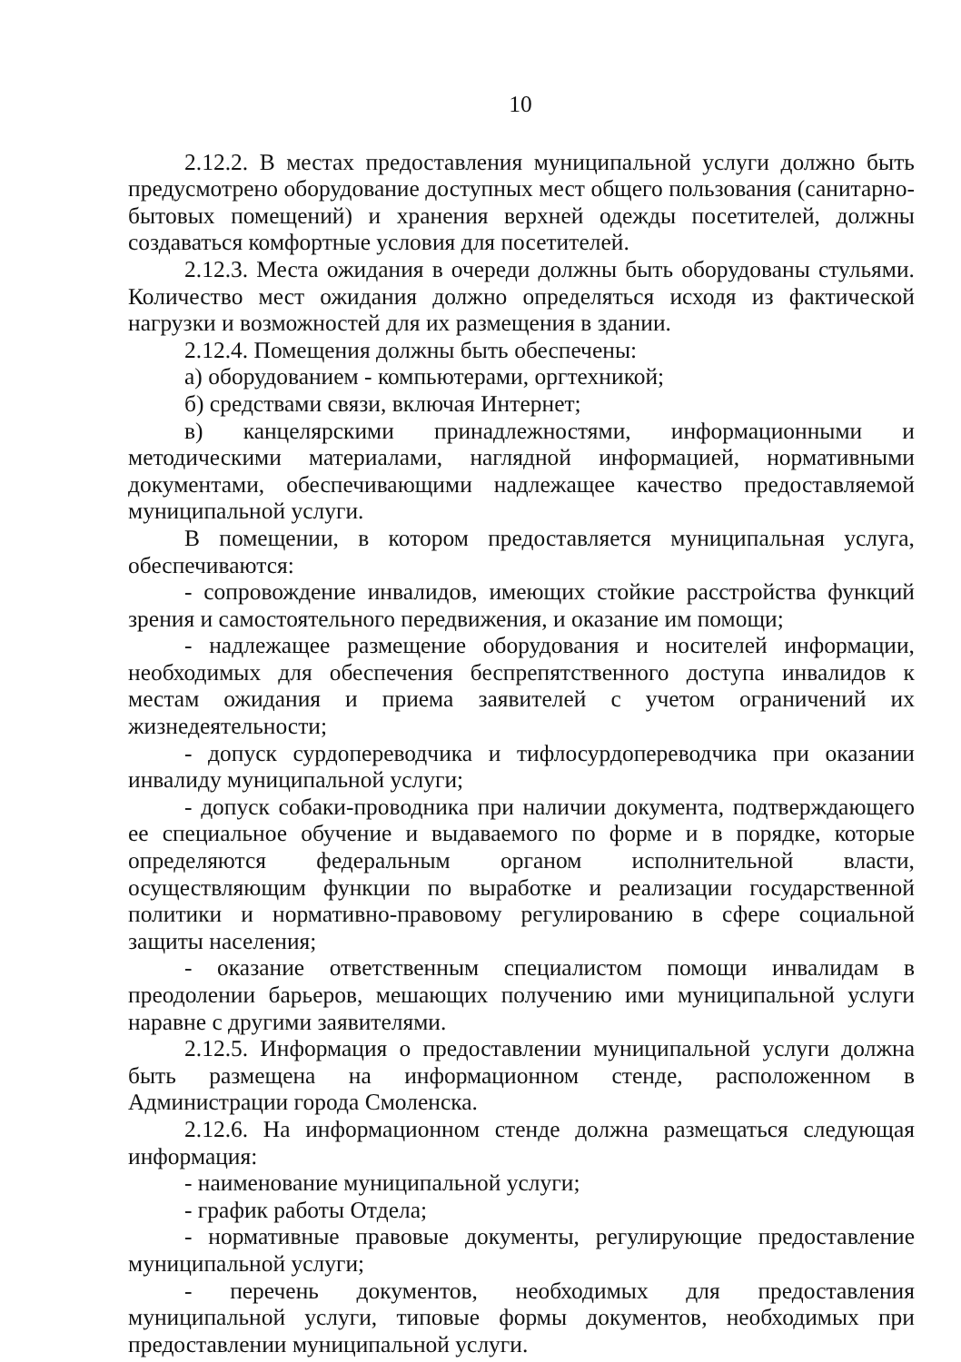10
2.12.2. В местах предоставления муниципальной услуги должно быть предусмотрено оборудование доступных мест общего пользования (санитарно-бытовых помещений) и хранения верхней одежды посетителей, должны создаваться комфортные условия для посетителей.
2.12.3. Места ожидания в очереди должны быть оборудованы стульями. Количество мест ожидания должно определяться исходя из фактической нагрузки и возможностей для их размещения в здании.
2.12.4. Помещения должны быть обеспечены:
а) оборудованием - компьютерами, оргтехникой;
б) средствами связи, включая Интернет;
в) канцелярскими принадлежностями, информационными и методическими материалами, наглядной информацией, нормативными документами, обеспечивающими надлежащее качество предоставляемой муниципальной услуги.
В помещении, в котором предоставляется муниципальная услуга, обеспечиваются:
- сопровождение инвалидов, имеющих стойкие расстройства функций зрения и самостоятельного передвижения, и оказание им помощи;
- надлежащее размещение оборудования и носителей информации, необходимых для обеспечения беспрепятственного доступа инвалидов к местам ожидания и приема заявителей с учетом ограничений их жизнедеятельности;
- допуск сурдопереводчика и тифлосурдопереводчика при оказании инвалиду муниципальной услуги;
- допуск собаки-проводника при наличии документа, подтверждающего ее специальное обучение и выдаваемого по форме и в порядке, которые определяются федеральным органом исполнительной власти, осуществляющим функции по выработке и реализации государственной политики и нормативно-правовому регулированию в сфере социальной защиты населения;
- оказание ответственным специалистом помощи инвалидам в преодолении барьеров, мешающих получению ими муниципальной услуги наравне с другими заявителями.
2.12.5. Информация о предоставлении муниципальной услуги должна быть размещена на информационном стенде, расположенном в Администрации города Смоленска.
2.12.6. На информационном стенде должна размещаться следующая информация:
- наименование муниципальной услуги;
- график работы Отдела;
- нормативные правовые документы, регулирующие предоставление муниципальной услуги;
- перечень документов, необходимых для предоставления муниципальной услуги, типовые формы документов, необходимых при предоставлении муниципальной услуги.